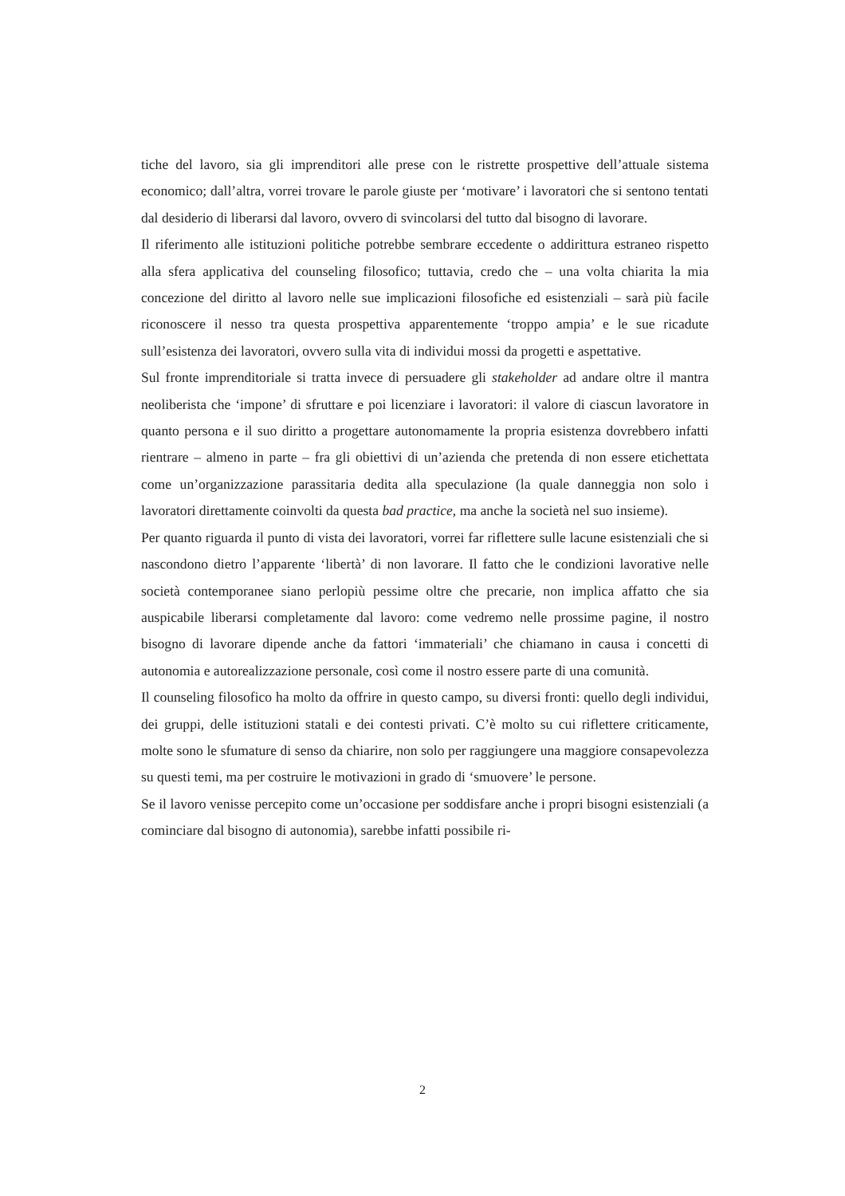tiche del lavoro, sia gli imprenditori alle prese con le ristrette prospettive dell’attuale sistema economico; dall’altra, vorrei trovare le parole giuste per ‘motivare’ i lavoratori che si sentono tentati dal desiderio di liberarsi dal lavoro, ovvero di svincolarsi del tutto dal bisogno di lavorare.
Il riferimento alle istituzioni politiche potrebbe sembrare eccedente o addirittura estraneo rispetto alla sfera applicativa del counseling filosofico; tuttavia, credo che – una volta chiarita la mia concezione del diritto al lavoro nelle sue implicazioni filosofiche ed esistenziali – sarà più facile riconoscere il nesso tra questa prospettiva apparentemente ‘troppo ampia’ e le sue ricadute sull’esistenza dei lavoratori, ovvero sulla vita di individui mossi da progetti e aspettative.
Sul fronte imprenditoriale si tratta invece di persuadere gli stakeholder ad andare oltre il mantra neoliberista che ‘impone’ di sfruttare e poi licenziare i lavoratori: il valore di ciascun lavoratore in quanto persona e il suo diritto a progettare autonomamente la propria esistenza dovrebbero infatti rientrare – almeno in parte – fra gli obiettivi di un’azienda che pretenda di non essere etichettata come un’organizzazione parassitaria dedita alla speculazione (la quale danneggia non solo i lavoratori direttamente coinvolti da questa bad practice, ma anche la società nel suo insieme).
Per quanto riguarda il punto di vista dei lavoratori, vorrei far riflettere sulle lacune esistenziali che si nascondono dietro l’apparente ‘libertà’ di non lavorare. Il fatto che le condizioni lavorative nelle società contemporanee siano perlopiù pessime oltre che precarie, non implica affatto che sia auspicabile liberarsi completamente dal lavoro: come vedremo nelle prossime pagine, il nostro bisogno di lavorare dipende anche da fattori ‘immateriali’ che chiamano in causa i concetti di autonomia e autorealizzazione personale, così come il nostro essere parte di una comunità.
Il counseling filosofico ha molto da offrire in questo campo, su diversi fronti: quello degli individui, dei gruppi, delle istituzioni statali e dei contesti privati. C’è molto su cui riflettere criticamente, molte sono le sfumature di senso da chiarire, non solo per raggiungere una maggiore consapevolezza su questi temi, ma per costruire le motivazioni in grado di ‘smuovere’ le persone.
Se il lavoro venisse percepito come un’occasione per soddisfare anche i propri bisogni esistenziali (a cominciare dal bisogno di autonomia), sarebbe infatti possibile ri-
2